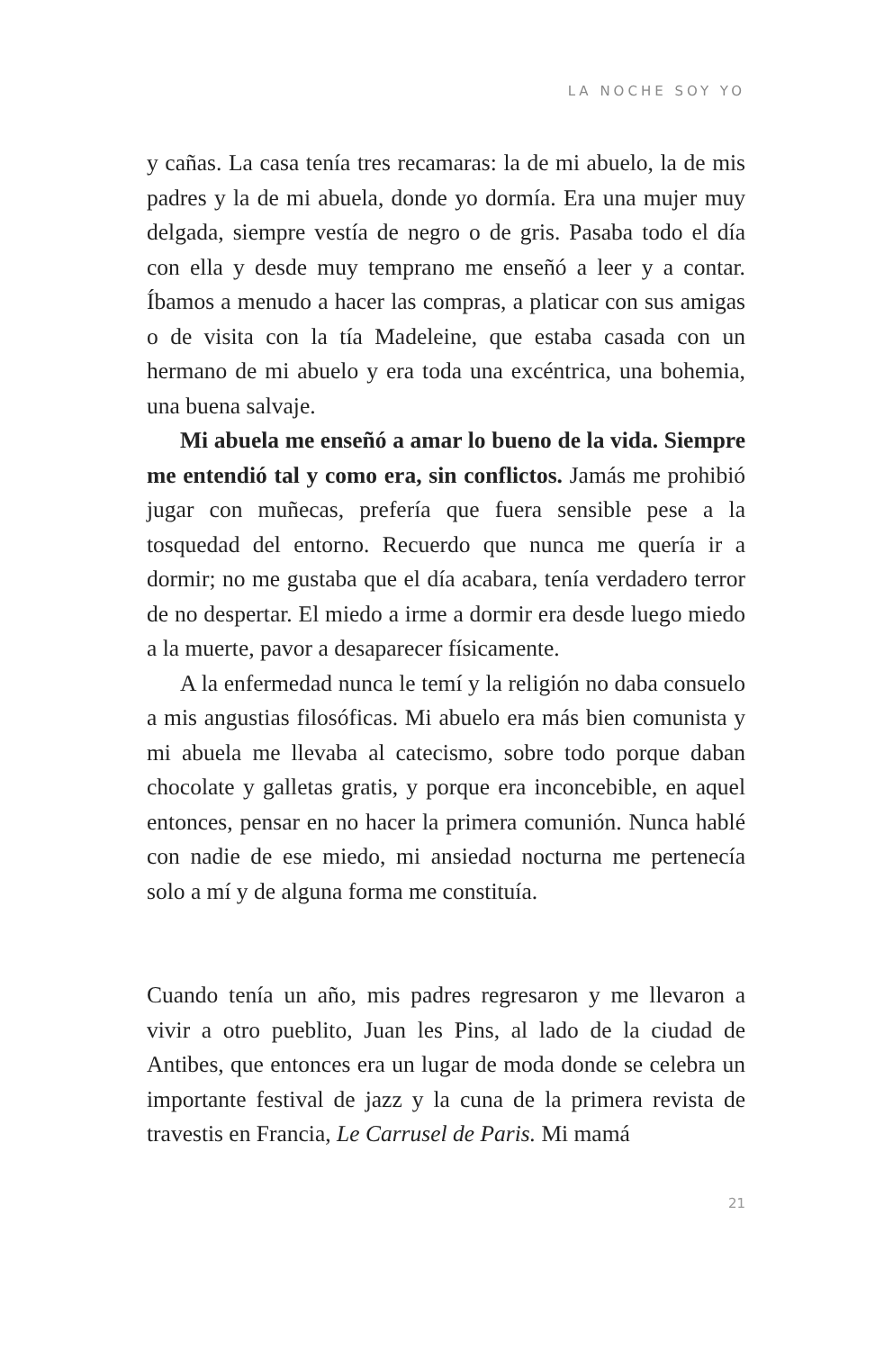LA NOCHE SOY YO
y cañas. La casa tenía tres recamaras: la de mi abuelo, la de mis padres y la de mi abuela, donde yo dormía. Era una mujer muy delgada, siempre vestía de negro o de gris. Pasaba todo el día con ella y desde muy temprano me enseñó a leer y a contar. Íbamos a menudo a hacer las compras, a platicar con sus amigas o de visita con la tía Madeleine, que estaba casada con un hermano de mi abuelo y era toda una excéntrica, una bohemia, una buena salvaje.
Mi abuela me enseñó a amar lo bueno de la vida. Siempre me entendió tal y como era, sin conflictos. Jamás me prohibió jugar con muñecas, prefería que fuera sensible pese a la tosquedad del entorno. Recuerdo que nunca me quería ir a dormir; no me gustaba que el día acabara, tenía verdadero terror de no despertar. El miedo a irme a dormir era desde luego miedo a la muerte, pavor a desaparecer físicamente.
A la enfermedad nunca le temí y la religión no daba consuelo a mis angustias filosóficas. Mi abuelo era más bien comunista y mi abuela me llevaba al catecismo, sobre todo porque daban chocolate y galletas gratis, y porque era inconcebible, en aquel entonces, pensar en no hacer la primera comunión. Nunca hablé con nadie de ese miedo, mi ansiedad nocturna me pertenecía solo a mí y de alguna forma me constituía.
Cuando tenía un año, mis padres regresaron y me llevaron a vivir a otro pueblito, Juan les Pins, al lado de la ciudad de Antibes, que entonces era un lugar de moda donde se celebra un importante festival de jazz y la cuna de la primera revista de travestis en Francia, Le Carrusel de Paris. Mi mamá
21